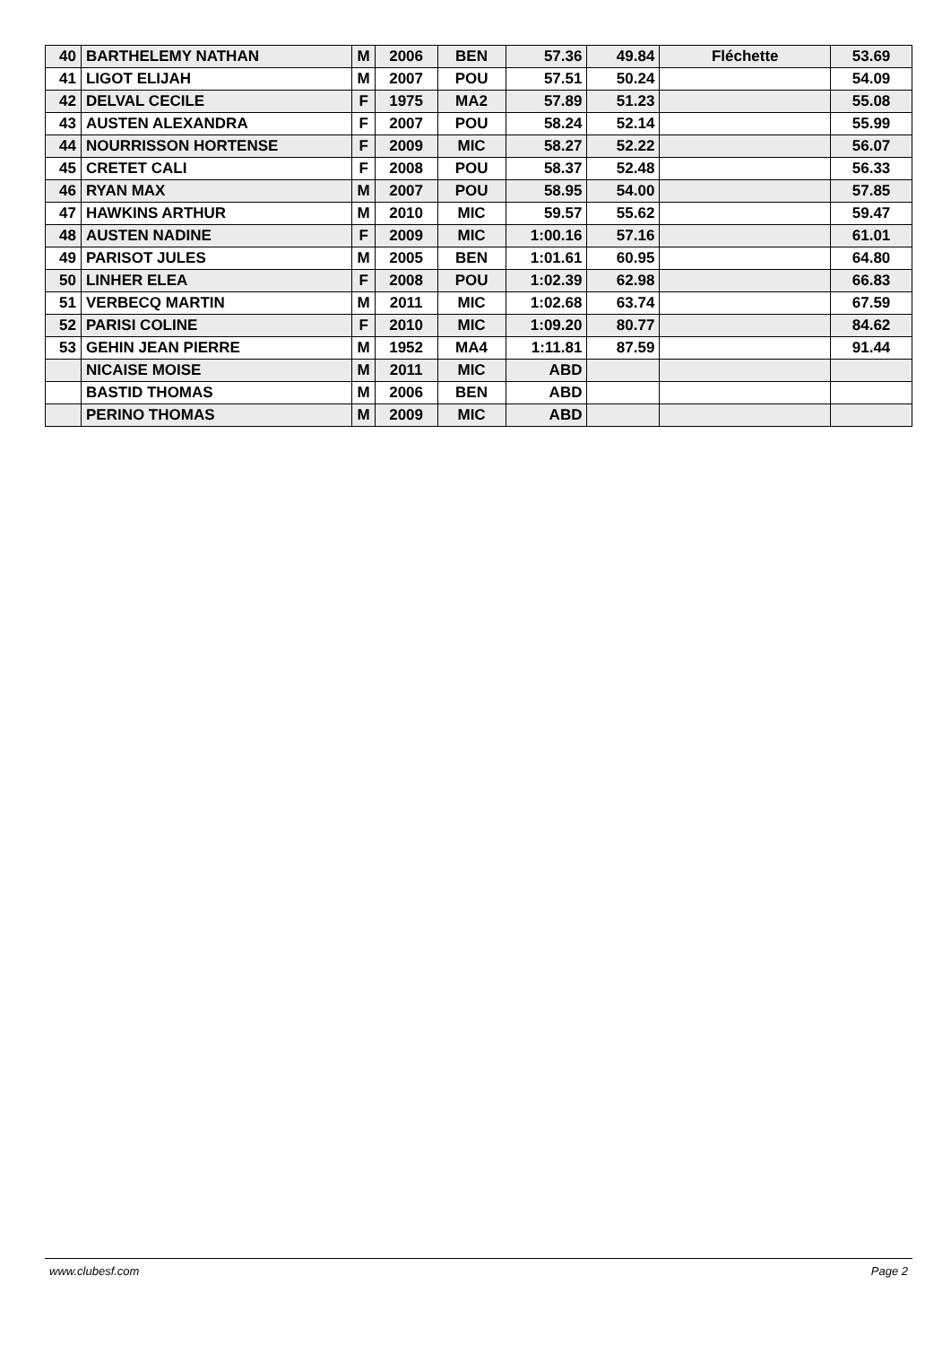| 40 | BARTHELEMY NATHAN | M | 2006 | BEN | 57.36 | 49.84 | Fléchette | 53.69 |
| 41 | LIGOT ELIJAH | M | 2007 | POU | 57.51 | 50.24 | | 54.09 |
| 42 | DELVAL CECILE | F | 1975 | MA2 | 57.89 | 51.23 | | 55.08 |
| 43 | AUSTEN ALEXANDRA | F | 2007 | POU | 58.24 | 52.14 | | 55.99 |
| 44 | NOURRISSON HORTENSE | F | 2009 | MIC | 58.27 | 52.22 | | 56.07 |
| 45 | CRETET CALI | F | 2008 | POU | 58.37 | 52.48 | | 56.33 |
| 46 | RYAN MAX | M | 2007 | POU | 58.95 | 54.00 | | 57.85 |
| 47 | HAWKINS ARTHUR | M | 2010 | MIC | 59.57 | 55.62 | | 59.47 |
| 48 | AUSTEN NADINE | F | 2009 | MIC | 1:00.16 | 57.16 | | 61.01 |
| 49 | PARISOT JULES | M | 2005 | BEN | 1:01.61 | 60.95 | | 64.80 |
| 50 | LINHER ELEA | F | 2008 | POU | 1:02.39 | 62.98 | | 66.83 |
| 51 | VERBECQ MARTIN | M | 2011 | MIC | 1:02.68 | 63.74 | | 67.59 |
| 52 | PARISI COLINE | F | 2010 | MIC | 1:09.20 | 80.77 | | 84.62 |
| 53 | GEHIN JEAN PIERRE | M | 1952 | MA4 | 1:11.81 | 87.59 | | 91.44 |
| | NICAISE MOISE | M | 2011 | MIC | ABD | | | |
| | BASTID THOMAS | M | 2006 | BEN | ABD | | | |
| | PERINO THOMAS | M | 2009 | MIC | ABD | | | |
www.clubesf.com Page 2